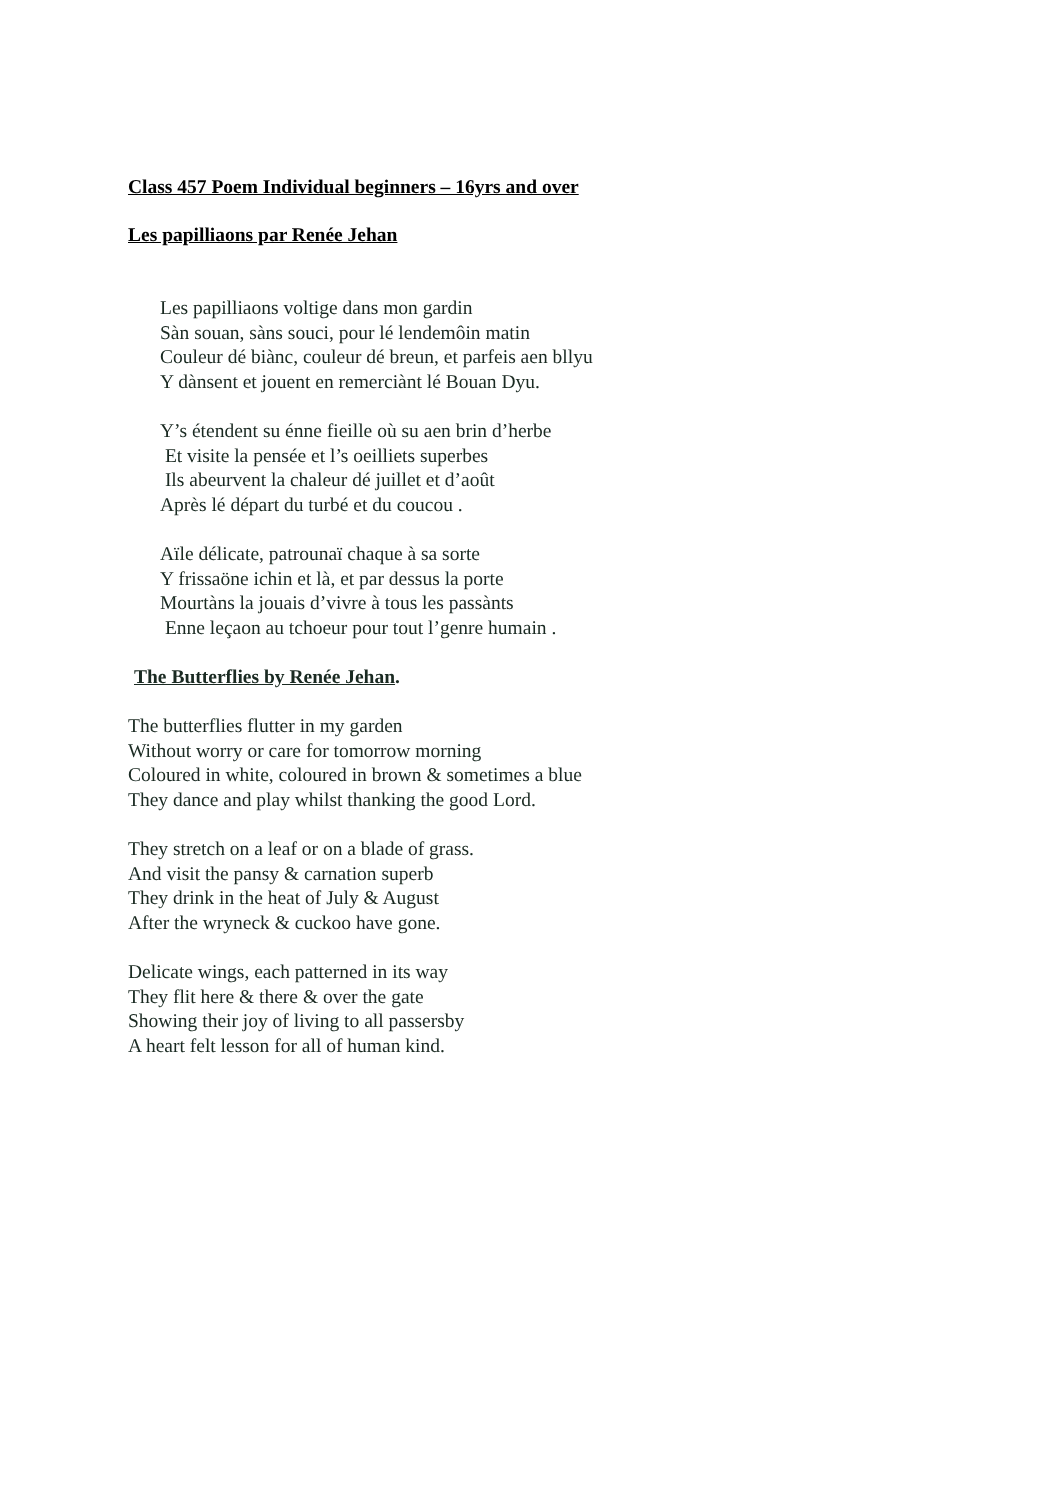Class 457 Poem Individual beginners – 16yrs and over
Les papilliaons par Renée Jehan
Les papilliaons voltige dans mon gardin
Sàn souan, sàns souci, pour lé lendemôin matin
Couleur dé biànc, couleur dé breun, et parfeis aen bllyu
Y dànsent et jouent en remerciànt lé Bouan Dyu.
Y’s étendent su énne fieille où su aen brin d’herbe
Et visite la pensée et l’s oeilliets superbes
Ils abeurvent la chaleur dé juillet et d’août
Après lé départ du turbé et du coucou .
Aïle délicate, patrounaï chaque à sa sorte
Y frissaöne ichin et là, et par dessus la porte
Mourtàns la jouais d’vivre à tous les passànts
Enne leçaon au tchoeur pour tout l’genre humain .
The Butterflies by Renée Jehan.
The butterflies flutter in my garden
Without worry or care for tomorrow morning
Coloured in white, coloured in brown & sometimes a blue
They dance and play whilst thanking the good Lord.
They stretch on a leaf or on a blade of grass.
And visit the pansy & carnation superb
They drink in the heat of July & August
After the wryneck & cuckoo have gone.
Delicate wings, each patterned in its way
They flit here & there & over the gate
Showing their joy of living to all passersby
A heart felt lesson for all of human kind.